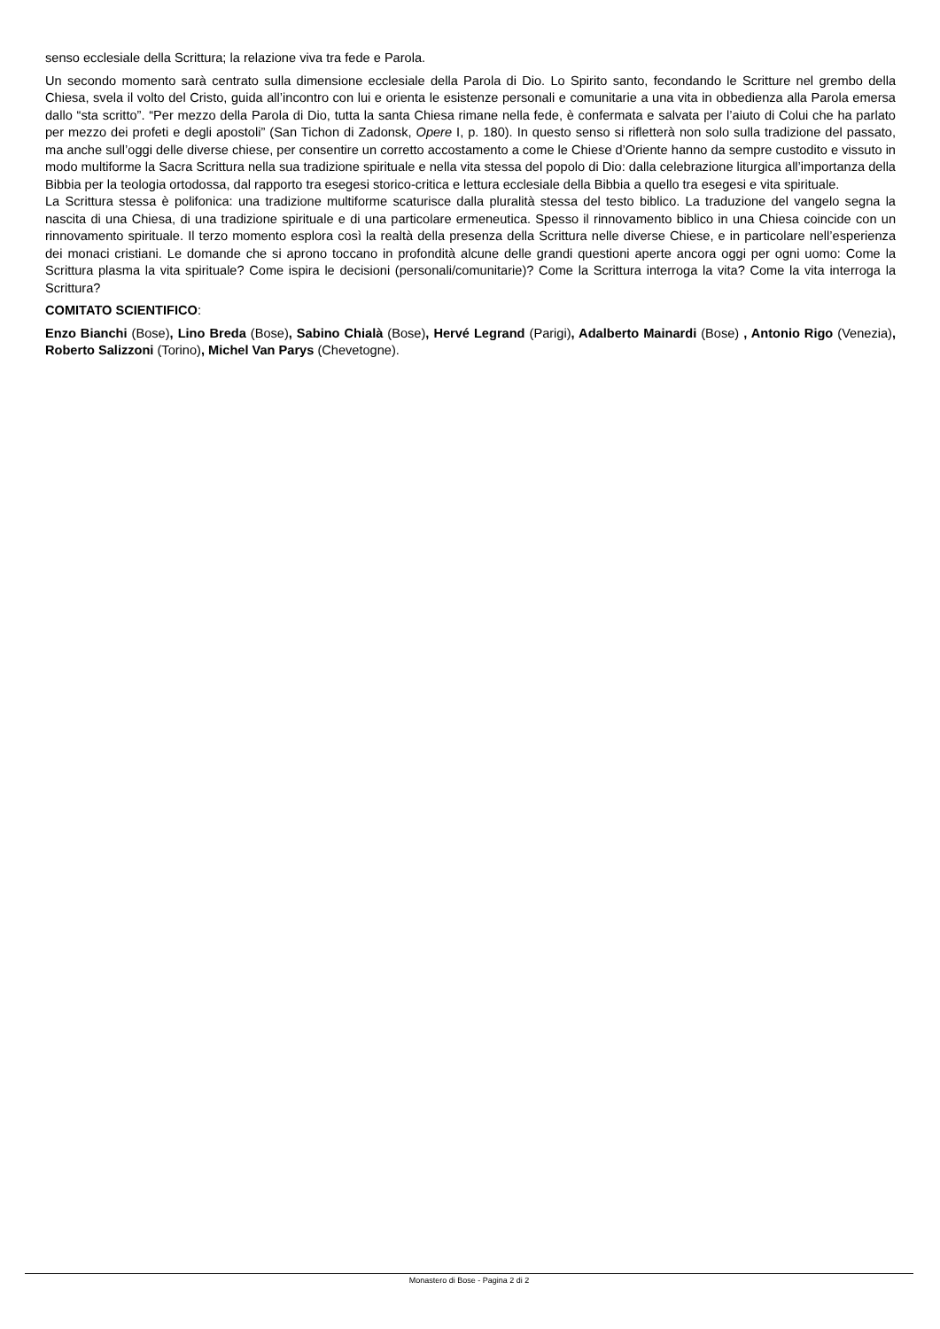senso ecclesiale della Scrittura; la relazione viva tra fede e Parola.
Un secondo momento sarà centrato sulla dimensione ecclesiale della Parola di Dio. Lo Spirito santo, fecondando le Scritture nel grembo della Chiesa, svela il volto del Cristo, guida all’incontro con lui e orienta le esistenze personali e comunitarie a una vita in obbedienza alla Parola emersa dallo “sta scritto”. “Per mezzo della Parola di Dio, tutta la santa Chiesa rimane nella fede, è confermata e salvata per l’aiuto di Colui che ha parlato per mezzo dei profeti e degli apostoli” (San Tichon di Zadonsk, Opere I, p. 180). In questo senso si rifletterà non solo sulla tradizione del passato, ma anche sull’oggi delle diverse chiese, per consentire un corretto accostamento a come le Chiese d’Oriente hanno da sempre custodito e vissuto in modo multiforme la Sacra Scrittura nella sua tradizione spirituale e nella vita stessa del popolo di Dio: dalla celebrazione liturgica all’importanza della Bibbia per la teologia ortodossa, dal rapporto tra esegesi storico-critica e lettura ecclesiale della Bibbia a quello tra esegesi e vita spirituale.
La Scrittura stessa è polifonica: una tradizione multiforme scaturisce dalla pluralità stessa del testo biblico. La traduzione del vangelo segna la nascita di una Chiesa, di una tradizione spirituale e di una particolare ermeneutica. Spesso il rinnovamento biblico in una Chiesa coincide con un rinnovamento spirituale. Il terzo momento esplora così la realtà della presenza della Scrittura nelle diverse Chiese, e in particolare nell’esperienza dei monaci cristiani. Le domande che si aprono toccano in profondità alcune delle grandi questioni aperte ancora oggi per ogni uomo: Come la Scrittura plasma la vita spirituale? Come ispira le decisioni (personali/comunitarie)? Come la Scrittura interroga la vita? Come la vita interroga la Scrittura?
COMITATO SCIENTIFICO:
Enzo Bianchi (Bose), Lino Breda (Bose), Sabino Chialà (Bose), Hervé Legrand (Parigi), Adalberto Mainardi (Bose) , Antonio Rigo (Venezia), Roberto Salizzoni (Torino), Michel Van Parys (Chevetogne).
Monastero di Bose - Pagina 2 di 2